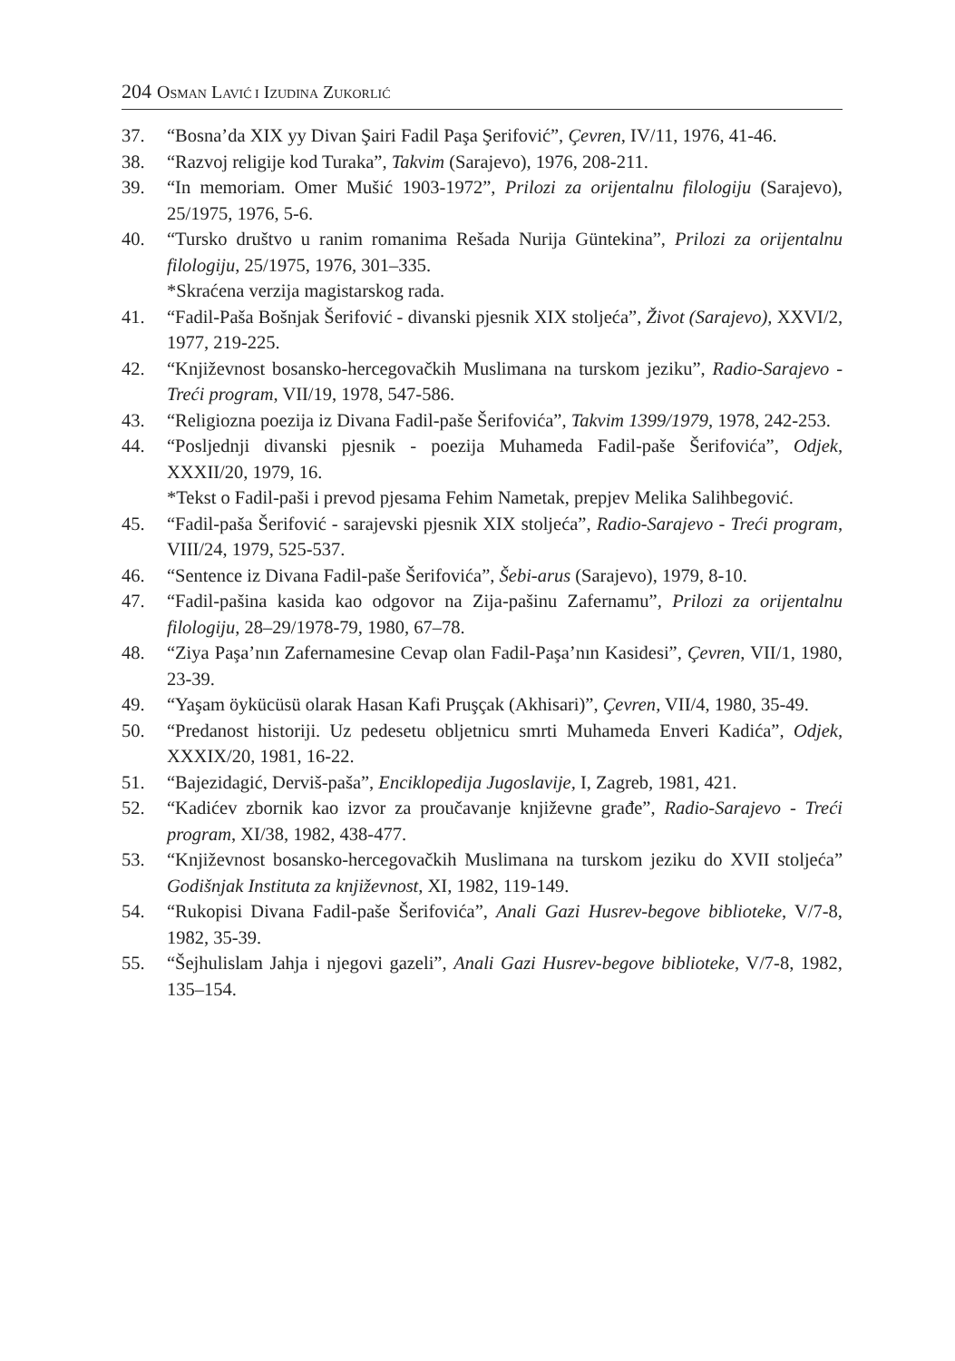204 OSMAN LAVIĆ I IZUDINA ZUKORLIĆ
37. “Bosna’da XIX yy Divan Şairi Fadil Paşa Şerifović”, Çevren, IV/11, 1976, 41-46.
38. “Razvoj religije kod Turaka”, Takvim (Sarajevo), 1976, 208-211.
39. “In memoriam. Omer Mušić 1903-1972”, Prilozi za orijentalnu filologiju (Sarajevo), 25/1975, 1976, 5-6.
40. “Tursko društvo u ranim romanima Rešada Nurija Güntekina”, Prilozi za orijentalnu filologiju, 25/1975, 1976, 301–335.
*Skraćena verzija magistarskog rada.
41. “Fadil-Paša Bošnjak Šerifović - divanski pjesnik XIX stoljeća”, Život (Sarajevo), XXVI/2, 1977, 219-225.
42. “Književnost bosansko-hercegovačkih Muslimana na turskom jeziku”, Radio-Sarajevo - Treći program, VII/19, 1978, 547-586.
43. “Religiozna poezija iz Divana Fadil-paše Šerifovića”, Takvim 1399/1979, 1978, 242-253.
44. “Posljednji divanski pjesnik - poezija Muhameda Fadil-paše Šerifovića”, Odjek, XXXII/20, 1979, 16.
*Tekst o Fadil-paši i prevod pjesama Fehim Nametak, prepjev Melika Salihbegović.
45. “Fadil-paša Šerifović - sarajevski pjesnik XIX stoljeća”, Radio-Sarajevo - Treći program, VIII/24, 1979, 525-537.
46. “Sentence iz Divana Fadil-paše Šerifovića”, Šebi-arus (Sarajevo), 1979, 8-10.
47. “Fadil-pašina kasida kao odgovor na Zija-pašinu Zafernamu”, Prilozi za orijentalnu filologiju, 28–29/1978-79, 1980, 67–78.
48. “Ziya Paşa’nın Zafernamesine Cevap olan Fadil-Paşa’nın Kasidesi”, Çevren, VII/1, 1980, 23-39.
49. “Yaşam öykücüsü olarak Hasan Kafi Pruşçak (Akhisari)”, Çevren, VII/4, 1980, 35-49.
50. “Predanost historiji. Uz pedesetu obljetnicu smrti Muhameda Enveri Kadića”, Odjek, XXXIX/20, 1981, 16-22.
51. “Bajezidagić, Derviš-paša”, Enciklopedija Jugoslavije, I, Zagreb, 1981, 421.
52. “Kadićev zbornik kao izvor za proučavanje književne građe”, Radio-Sarajevo - Treći program, XI/38, 1982, 438-477.
53. “Književnost bosansko-hercegovačkih Muslimana na turskom jeziku do XVII stoljeća” Godišnjak Instituta za književnost, XI, 1982, 119-149.
54. “Rukopisi Divana Fadil-paše Šerifovića”, Anali Gazi Husrev-begove biblioteke, V/7-8, 1982, 35-39.
55. “Šejhulislam Jahja i njegovi gazeli”, Anali Gazi Husrev-begove biblioteke, V/7-8, 1982, 135–154.